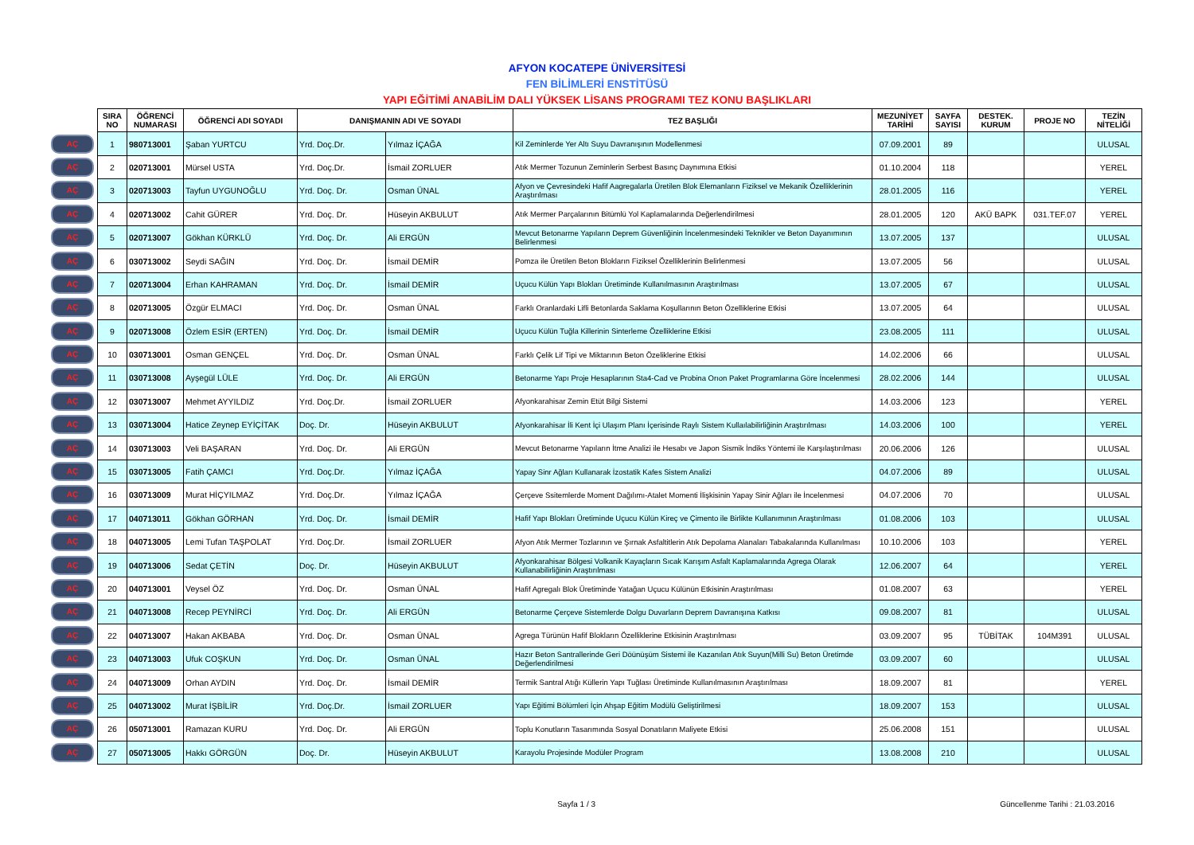AFYON KOCATEPE ÜNİVERSİTESİ
FEN BİLİMLERİ ENSTİTÜSÜ
YAPI EĞİTİMİ ANABİLİM DALI YÜKSEK LİSANS PROGRAMI TEZ KONU BAŞLIKLARI
| | SIRA NO | ÖĞRENCİ NUMARASI | ÖĞRENCİ ADI SOYADI | DANIŞMANIN ADI VE SOYADI | | TEZ BAŞLIĞI | MEZUNİYET TARİHİ | SAYFA SAYISI | DESTEK. KURUM | PROJE NO | TEZİN NİTELİĞİ |
| AÇ | 1 | 980713001 | Şaban YURTCU | Yrd. Doç.Dr. | Yılmaz İÇAĞA | Kil Zeminlerde Yer Altı Suyu Davranışının Modellenmesi | 07.09.2001 | 89 | | | ULUSAL |
| AÇ | 2 | 020713001 | Mürsel USTA | Yrd. Doç.Dr. | İsmail ZORLUER | Atık Mermer Tozunun Zeminlerin Serbest Basınç Daynımına Etkisi | 01.10.2004 | 118 | | | YEREL |
| AÇ | 3 | 020713003 | Tayfun UYGUNOĞLU | Yrd. Doç. Dr. | Osman ÜNAL | Afyon ve Çevresindeki Hafif Aagregalarla Üretilen Blok Elemanların Fiziksel ve Mekanik Özelliklerinin Araştırılması | 28.01.2005 | 116 | | | YEREL |
| AÇ | 4 | 020713002 | Cahit GÜRER | Yrd. Doç. Dr. | Hüseyin AKBULUT | Atık Mermer Parçalarının Bitümlü Yol Kaplamalarında Değerlendirilmesi | 28.01.2005 | 120 | AKÜ BAPK | 031.TEF.07 | YEREL |
| AÇ | 5 | 020713007 | Gökhan KÜRKLÜ | Yrd. Doç. Dr. | Ali ERGÜN | Mevcut Betonarme Yapıların Deprem Güvenliğinin İncelenmesindeki Teknikler ve Beton Dayanımının Belirlenmesi | 13.07.2005 | 137 | | | ULUSAL |
| AÇ | 6 | 030713002 | Seydi SAĞIN | Yrd. Doç. Dr. | İsmail DEMİR | Pomza ile Üretilen Beton Blokların Fiziksel Özelliklerinin Belirlenmesi | 13.07.2005 | 56 | | | ULUSAL |
| AÇ | 7 | 020713004 | Erhan KAHRAMAN | Yrd. Doç. Dr. | İsmail DEMİR | Uçucu Külün Yapı Blokları Üretiminde Kullanılmasının Araştırılması | 13.07.2005 | 67 | | | ULUSAL |
| AÇ | 8 | 020713005 | Özgür ELMACI | Yrd. Doç. Dr. | Osman ÜNAL | Farklı Oranlardaki Lifli Betonlarda Saklama Koşullarının Beton Özelliklerine Etkisi | 13.07.2005 | 64 | | | ULUSAL |
| AÇ | 9 | 020713008 | Özlem ESİR (ERTEN) | Yrd. Doç. Dr. | İsmail DEMİR | Uçucu Külün Tuğla Killerinin Sinterleme Özelliklerine Etkisi | 23.08.2005 | 111 | | | ULUSAL |
| AÇ | 10 | 030713001 | Osman GENÇEL | Yrd. Doç. Dr. | Osman ÜNAL | Farklı Çelik Lif Tipi ve Miktarının Beton Özeliklerine Etkisi | 14.02.2006 | 66 | | | ULUSAL |
| AÇ | 11 | 030713008 | Ayşegül LÜLE | Yrd. Doç. Dr. | Ali ERGÜN | Betonarme Yapı Proje Hesaplarının Sta4-Cad ve Probina Orıon Paket Programlarına Göre İncelenmesi | 28.02.2006 | 144 | | | ULUSAL |
| AÇ | 12 | 030713007 | Mehmet AYYILDIZ | Yrd. Doç.Dr. | İsmail ZORLUER | Afyonkarahisar Zemin Etüt Bilgi Sistemi | 14.03.2006 | 123 | | | YEREL |
| AÇ | 13 | 030713004 | Hatice Zeynep EYİÇİTAK | Doç. Dr. | Hüseyin AKBULUT | Afyonkarahisar İli Kent İçi Ulaşım Planı İçerisinde Raylı Sistem Kullaılabilirliğinin Araştırılması | 14.03.2006 | 100 | | | YEREL |
| AÇ | 14 | 030713003 | Veli BAŞARAN | Yrd. Doç. Dr. | Ali ERGÜN | Mevcut Betonarme Yapıların İtme Analizi ile Hesabı ve Japon Sismik İndiks Yöntemi ile Karşılaştırılması | 20.06.2006 | 126 | | | ULUSAL |
| AÇ | 15 | 030713005 | Fatih ÇAMCI | Yrd. Doç.Dr. | Yılmaz İÇAĞA | Yapay Sinr Ağları Kullanarak İzostatik Kafes Sistem Analizi | 04.07.2006 | 89 | | | ULUSAL |
| AÇ | 16 | 030713009 | Murat HİÇYILMAZ | Yrd. Doç.Dr. | Yılmaz İÇAĞA | Çerçeve Ssitemlerde Moment Dağılımı-Atalet Momenti İlişkisinin Yapay Sinir Ağları ile İncelenmesi | 04.07.2006 | 70 | | | ULUSAL |
| AÇ | 17 | 040713011 | Gökhan GÖRHAN | Yrd. Doç. Dr. | İsmail DEMİR | Hafif Yapı Blokları Üretiminde Uçucu Külün Kireç ve Çimento ile Birlikte Kullanımının Araştırılması | 01.08.2006 | 103 | | | ULUSAL |
| AÇ | 18 | 040713005 | Lemi Tufan TAŞPOLAT | Yrd. Doç.Dr. | İsmail ZORLUER | Afyon Atık Mermer Tozlarının ve Şırnak Asfaltitlerin Atık Depolama Alanaları Tabakalarında Kullanılması | 10.10.2006 | 103 | | | YEREL |
| AÇ | 19 | 040713006 | Sedat ÇETİN | Doç. Dr. | Hüseyin AKBULUT | Afyonkarahisar Bölgesi Volkanik Kayaçların Sıcak Karışım Asfalt Kaplamalarında Agrega Olarak Kullanabilirliğinin Araştırılması | 12.06.2007 | 64 | | | YEREL |
| AÇ | 20 | 040713001 | Veysel ÖZ | Yrd. Doç. Dr. | Osman ÜNAL | Hafif Agregalı Blok Üretiminde Yatağan Uçucu Külünün Etkisinin Araştırılması | 01.08.2007 | 63 | | | YEREL |
| AÇ | 21 | 040713008 | Recep PEYNİRCİ | Yrd. Doç. Dr. | Ali ERGÜN | Betonarme Çerçeve Sistemlerde Dolgu Duvarların Deprem Davranışına Katkısı | 09.08.2007 | 81 | | | ULUSAL |
| AÇ | 22 | 040713007 | Hakan AKBABA | Yrd. Doç. Dr. | Osman ÜNAL | Agrega Türünün Hafif Blokların Özelliklerine Etkisinin Araştırılması | 03.09.2007 | 95 | TÜBİTAK | 104M391 | ULUSAL |
| AÇ | 23 | 040713003 | Ufuk COŞKUN | Yrd. Doç. Dr. | Osman ÜNAL | Hazır Beton Santrallerinde Geri Döünüşüm Sistemi ile Kazanılan Atık Suyun(Milli Su) Beton Üretimde Değerlendirilmesi | 03.09.2007 | 60 | | | ULUSAL |
| AÇ | 24 | 040713009 | Orhan AYDIN | Yrd. Doç. Dr. | İsmail DEMİR | Termik Santral Atığı Küllerin Yapı Tuğlası Üretiminde Kullanılmasının Araştırılması | 18.09.2007 | 81 | | | YEREL |
| AÇ | 25 | 040713002 | Murat İŞBİLİR | Yrd. Doç.Dr. | İsmail ZORLUER | Yapı Eğitimi Bölümleri İçin Ahşap Eğitim Modülü Geliştirilmesi | 18.09.2007 | 153 | | | ULUSAL |
| AÇ | 26 | 050713001 | Ramazan KURU | Yrd. Doç. Dr. | Ali ERGÜN | Toplu Konutların Tasarımında Sosyal Donatıların Maliyete Etkisi | 25.06.2008 | 151 | | | ULUSAL |
| AÇ | 27 | 050713005 | Hakkı GÖRGÜN | Doç. Dr. | Hüseyin AKBULUT | Karayolu Projesinde Modüler Program | 13.08.2008 | 210 | | | ULUSAL |
Sayfa 1 / 3 Güncellenme Tarihi : 21.03.2016